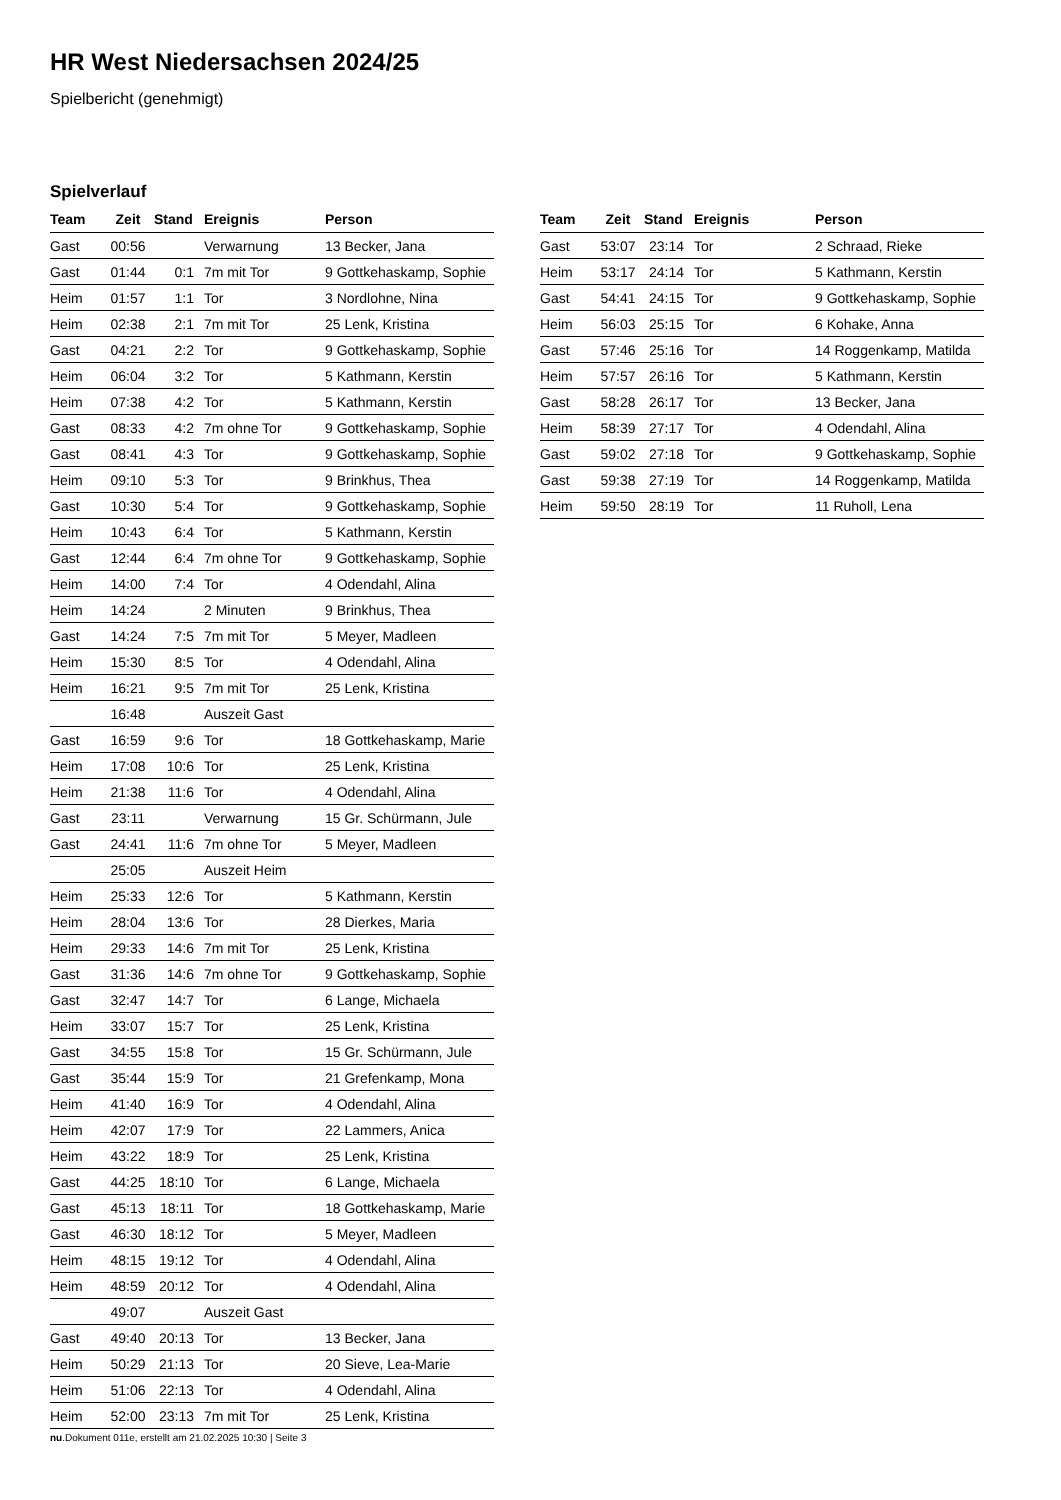HR West Niedersachsen 2024/25
Spielbericht (genehmigt)
Spielverlauf
| Team | Zeit | Stand | Ereignis | Person |
| --- | --- | --- | --- | --- |
| Gast | 00:56 | | Verwarnung | 13 Becker, Jana |
| Gast | 01:44 | 0:1 | 7m mit Tor | 9 Gottkehaskamp, Sophie |
| Heim | 01:57 | 1:1 | Tor | 3 Nordlohne, Nina |
| Heim | 02:38 | 2:1 | 7m mit Tor | 25 Lenk, Kristina |
| Gast | 04:21 | 2:2 | Tor | 9 Gottkehaskamp, Sophie |
| Heim | 06:04 | 3:2 | Tor | 5 Kathmann, Kerstin |
| Heim | 07:38 | 4:2 | Tor | 5 Kathmann, Kerstin |
| Gast | 08:33 | 4:2 | 7m ohne Tor | 9 Gottkehaskamp, Sophie |
| Gast | 08:41 | 4:3 | Tor | 9 Gottkehaskamp, Sophie |
| Heim | 09:10 | 5:3 | Tor | 9 Brinkhus, Thea |
| Gast | 10:30 | 5:4 | Tor | 9 Gottkehaskamp, Sophie |
| Heim | 10:43 | 6:4 | Tor | 5 Kathmann, Kerstin |
| Gast | 12:44 | 6:4 | 7m ohne Tor | 9 Gottkehaskamp, Sophie |
| Heim | 14:00 | 7:4 | Tor | 4 Odendahl, Alina |
| Heim | 14:24 | | 2 Minuten | 9 Brinkhus, Thea |
| Gast | 14:24 | 7:5 | 7m mit Tor | 5 Meyer, Madleen |
| Heim | 15:30 | 8:5 | Tor | 4 Odendahl, Alina |
| Heim | 16:21 | 9:5 | 7m mit Tor | 25 Lenk, Kristina |
| | 16:48 | | Auszeit Gast | |
| Gast | 16:59 | 9:6 | Tor | 18 Gottkehaskamp, Marie |
| Heim | 17:08 | 10:6 | Tor | 25 Lenk, Kristina |
| Heim | 21:38 | 11:6 | Tor | 4 Odendahl, Alina |
| Gast | 23:11 | | Verwarnung | 15 Gr. Schürmann, Jule |
| Gast | 24:41 | 11:6 | 7m ohne Tor | 5 Meyer, Madleen |
| | 25:05 | | Auszeit Heim | |
| Heim | 25:33 | 12:6 | Tor | 5 Kathmann, Kerstin |
| Heim | 28:04 | 13:6 | Tor | 28 Dierkes, Maria |
| Heim | 29:33 | 14:6 | 7m mit Tor | 25 Lenk, Kristina |
| Gast | 31:36 | 14:6 | 7m ohne Tor | 9 Gottkehaskamp, Sophie |
| Gast | 32:47 | 14:7 | Tor | 6 Lange, Michaela |
| Heim | 33:07 | 15:7 | Tor | 25 Lenk, Kristina |
| Gast | 34:55 | 15:8 | Tor | 15 Gr. Schürmann, Jule |
| Gast | 35:44 | 15:9 | Tor | 21 Grefenkamp, Mona |
| Heim | 41:40 | 16:9 | Tor | 4 Odendahl, Alina |
| Heim | 42:07 | 17:9 | Tor | 22 Lammers, Anica |
| Heim | 43:22 | 18:9 | Tor | 25 Lenk, Kristina |
| Gast | 44:25 | 18:10 | Tor | 6 Lange, Michaela |
| Gast | 45:13 | 18:11 | Tor | 18 Gottkehaskamp, Marie |
| Gast | 46:30 | 18:12 | Tor | 5 Meyer, Madleen |
| Heim | 48:15 | 19:12 | Tor | 4 Odendahl, Alina |
| Heim | 48:59 | 20:12 | Tor | 4 Odendahl, Alina |
| | 49:07 | | Auszeit Gast | |
| Gast | 49:40 | 20:13 | Tor | 13 Becker, Jana |
| Heim | 50:29 | 21:13 | Tor | 20 Sieve, Lea-Marie |
| Heim | 51:06 | 22:13 | Tor | 4 Odendahl, Alina |
| Heim | 52:00 | 23:13 | 7m mit Tor | 25 Lenk, Kristina |
| Team | Zeit | Stand | Ereignis | Person |
| --- | --- | --- | --- | --- |
| Gast | 53:07 | 23:14 | Tor | 2 Schraad, Rieke |
| Heim | 53:17 | 24:14 | Tor | 5 Kathmann, Kerstin |
| Gast | 54:41 | 24:15 | Tor | 9 Gottkehaskamp, Sophie |
| Heim | 56:03 | 25:15 | Tor | 6 Kohake, Anna |
| Gast | 57:46 | 25:16 | Tor | 14 Roggenkamp, Matilda |
| Heim | 57:57 | 26:16 | Tor | 5 Kathmann, Kerstin |
| Gast | 58:28 | 26:17 | Tor | 13 Becker, Jana |
| Heim | 58:39 | 27:17 | Tor | 4 Odendahl, Alina |
| Gast | 59:02 | 27:18 | Tor | 9 Gottkehaskamp, Sophie |
| Gast | 59:38 | 27:19 | Tor | 14 Roggenkamp, Matilda |
| Heim | 59:50 | 28:19 | Tor | 11 Ruholl, Lena |
nu.Dokument 011e, erstellt am 21.02.2025 10:30 | Seite 3